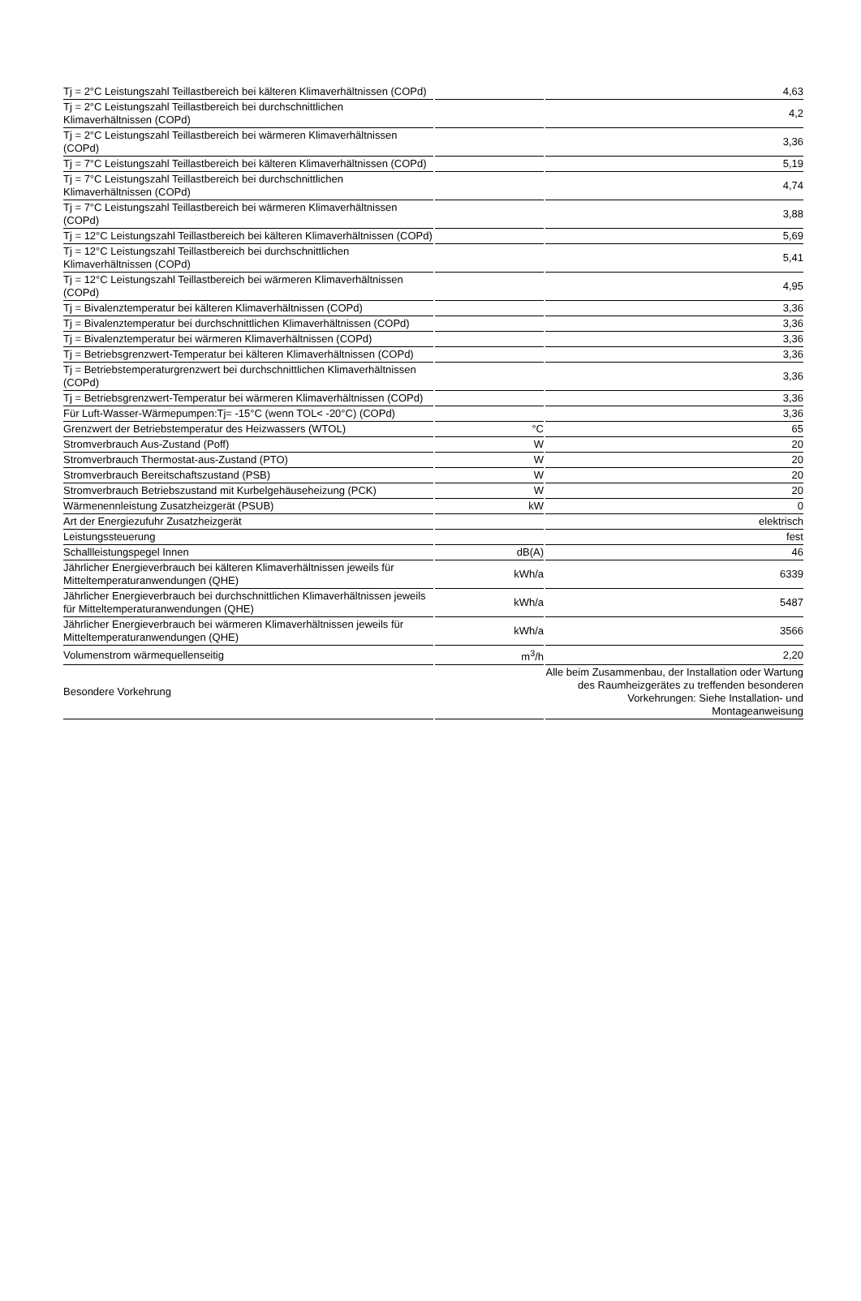| Tj = 2°C Leistungszahl Teillastbereich bei kälteren Klimaverhältnissen (COPd) | | 4,63 |
| Tj = 2°C Leistungszahl Teillastbereich bei durchschnittlichen Klimaverhältnissen (COPd) | | 4,2 |
| Tj = 2°C Leistungszahl Teillastbereich bei wärmeren Klimaverhältnissen (COPd) | | 3,36 |
| Tj = 7°C Leistungszahl Teillastbereich bei kälteren Klimaverhältnissen (COPd) | | 5,19 |
| Tj = 7°C Leistungszahl Teillastbereich bei durchschnittlichen Klimaverhältnissen (COPd) | | 4,74 |
| Tj = 7°C Leistungszahl Teillastbereich bei wärmeren Klimaverhältnissen (COPd) | | 3,88 |
| Tj = 12°C Leistungszahl Teillastbereich bei kälteren Klimaverhältnissen (COPd) | | 5,69 |
| Tj = 12°C Leistungszahl Teillastbereich bei durchschnittlichen Klimaverhältnissen (COPd) | | 5,41 |
| Tj = 12°C Leistungszahl Teillastbereich bei wärmeren Klimaverhältnissen (COPd) | | 4,95 |
| Tj = Bivalenztemperatur bei kälteren Klimaverhältnissen (COPd) | | 3,36 |
| Tj = Bivalenztemperatur bei durchschnittlichen Klimaverhältnissen (COPd) | | 3,36 |
| Tj = Bivalenztemperatur bei wärmeren Klimaverhältnissen (COPd) | | 3,36 |
| Tj = Betriebsgrenzwert-Temperatur bei kälteren Klimaverhältnissen (COPd) | | 3,36 |
| Tj = Betriebstemperaturgrenzwert bei durchschnittlichen Klimaverhältnissen (COPd) | | 3,36 |
| Tj = Betriebsgrenzwert-Temperatur bei wärmeren Klimaverhältnissen (COPd) | | 3,36 |
| Für Luft-Wasser-Wärmepumpen:Tj= -15°C (wenn TOL< -20°C) (COPd) | | 3,36 |
| Grenzwert der Betriebstemperatur des Heizwassers (WTOL) | °C | 65 |
| Stromverbrauch Aus-Zustand (Poff) | W | 20 |
| Stromverbrauch Thermostat-aus-Zustand (PTO) | W | 20 |
| Stromverbrauch Bereitschaftszustand (PSB) | W | 20 |
| Stromverbrauch Betriebszustand mit Kurbelgehäuseheizung (PCK) | W | 20 |
| Wärmenennleistung Zusatzheizgerät (PSUB) | kW | 0 |
| Art der Energiezufuhr Zusatzheizgerät | | elektrisch |
| Leistungssteuerung | | fest |
| Schallleistungspegel Innen | dB(A) | 46 |
| Jährlicher Energieverbrauch bei kälteren Klimaverhältnissen jeweils für Mitteltemperaturanwendungen (QHE) | kWh/a | 6339 |
| Jährlicher Energieverbrauch bei durchschnittlichen Klimaverhältnissen jeweils für Mitteltemperaturanwendungen (QHE) | kWh/a | 5487 |
| Jährlicher Energieverbrauch bei wärmeren Klimaverhältnissen jeweils für Mitteltemperaturanwendungen (QHE) | kWh/a | 3566 |
| Volumenstrom wärmequellenseitig | m<sup>3</sup>/h | 2,20 |
| Besondere Vorkehrung | | Alle beim Zusammenbau, der Installation oder Wartung des Raumheizgerätes zu treffenden besonderen Vorkehrungen: Siehe Installation- und Montageanweisung |